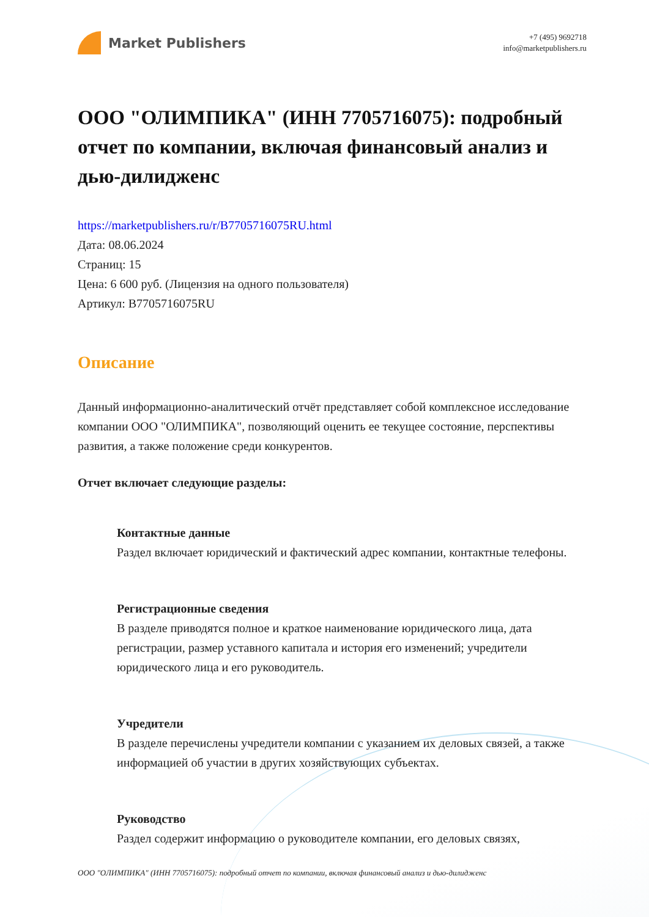Market Publishers
+7 (495) 9692718
info@marketpublishers.ru
ООО "ОЛИМПИКА" (ИНН 7705716075): подробный отчет по компании, включая финансовый анализ и дью-дилидженс
https://marketpublishers.ru/r/B7705716075RU.html
Дата: 08.06.2024
Страниц: 15
Цена: 6 600 руб. (Лицензия на одного пользователя)
Артикул: B7705716075RU
Описание
Данный информационно-аналитический отчёт представляет собой комплексное исследование компании ООО "ОЛИМПИКА", позволяющий оценить ее текущее состояние, перспективы развития, а также положение среди конкурентов.
Отчет включает следующие разделы:
Контактные данные
Раздел включает юридический и фактический адрес компании, контактные телефоны.
Регистрационные сведения
В разделе приводятся полное и краткое наименование юридического лица, дата регистрации, размер уставного капитала и история его изменений; учредители юридического лица и его руководитель.
Учредители
В разделе перечислены учредители компании с указанием их деловых связей, а также информацией об участии в других хозяйствующих субъектах.
Руководство
Раздел содержит информацию о руководителе компании, его деловых связях,
ООО "ОЛИМПИКА" (ИНН 7705716075): подробный отчет по компании, включая финансовый анализ и дью-дилидженс